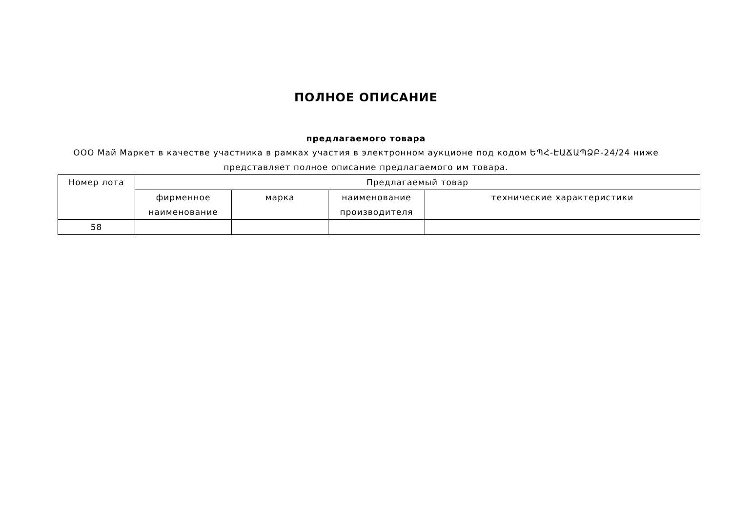ПОЛНОЕ ОПИСАНИЕ
предлагаемого товара
ООО Май Маркет в качестве участника в рамках участия в электронном аукционе под кодом ԵՊՀ-ԷԱՃԱՊՁԲ-24/24 ниже представляет полное описание предлагаемого им товара.
| Номер лота | Предлагаемый товар | | | |
| --- | --- | --- | --- | --- |
| | фирменное наименование | марка | наименование производителя | технические характеристики |
| 58 | | | | |